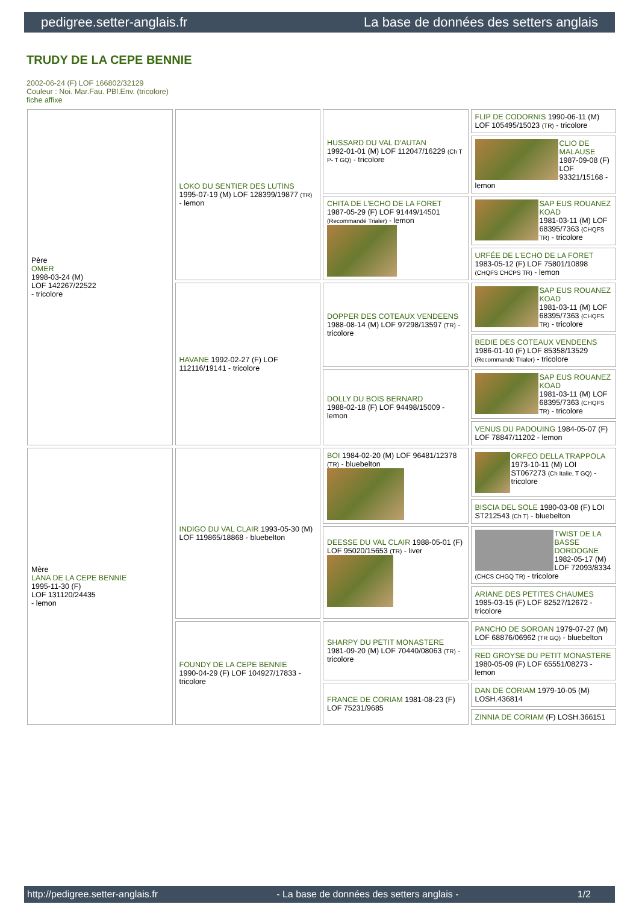pedigree.setter-anglais.fr La base de données des setters anglais
TRUDY DE LA CEPE BENNIE
2002-06-24 (F) LOF 166802/32129
Couleur : Noi. Mar.Fau. PBl.Env. (tricolore)
fiche affixe
| Père OMER 1998-03-24 (M) LOF 142267/22522 - tricolore | LOKO DU SENTIER DES LUTINS 1995-07-19 (M) LOF 128399/19877 (TR) - lemon | HUSSARD DU VAL D'AUTAN 1992-01-01 (M) LOF 112047/16229 (Ch T P- T GQ) - tricolore | FLIP DE CODORNIS 1990-06-11 (M) LOF 105495/15023 (TR) - tricolore |
| | | | CLIO DE MALAUSE 1987-09-08 (F) LOF 93321/15168 - lemon |
| | | CHITA DE L'ECHO DE LA FORET 1987-05-29 (F) LOF 91449/14501 (Recommandé Trialer) - lemon | SAP EUS ROUANEZ KOAD 1981-03-11 (M) LOF 68395/7363 (CHQFS TR) - tricolore |
| | | | URFÉE DE L'ECHO DE LA FORET 1983-05-12 (F) LOF 75801/10898 (CHQFS CHCPS TR) - lemon |
| | HAVANE 1992-02-27 (F) LOF 112116/19141 - tricolore | DOPPER DES COTEAUX VENDEENS 1988-08-14 (M) LOF 97298/13597 (TR) - tricolore | SAP EUS ROUANEZ KOAD 1981-03-11 (M) LOF 68395/7363 (CHQFS TR) - tricolore |
| | | | BEDIE DES COTEAUX VENDEENS 1986-01-10 (F) LOF 85358/13529 (Recommandé Trialer) - tricolore |
| | | DOLLY DU BOIS BERNARD 1988-02-18 (F) LOF 94498/15009 - lemon | SAP EUS ROUANEZ KOAD 1981-03-11 (M) LOF 68395/7363 (CHQFS TR) - tricolore |
| | | | VENUS DU PADOUING 1984-05-07 (F) LOF 78847/11202 - lemon |
| Mère LANA DE LA CEPE BENNIE 1995-11-30 (F) LOF 131120/24435 - lemon | INDIGO DU VAL CLAIR 1993-05-30 (M) LOF 119865/18868 - bluebelton | BOI 1984-02-20 (M) LOF 96481/12378 (TR) - bluebelton | ORFEO DELLA TRAPPOLA 1973-10-11 (M) LOI ST067273 (Ch Italie, T GQ) - tricolore |
| | | | BISCIA DEL SOLE 1980-03-08 (F) LOI ST212543 (Ch T) - bluebelton |
| | | DEESSE DU VAL CLAIR 1988-05-01 (F) LOF 95020/15653 (TR) - liver | TWIST DE LA BASSE DORDOGNE 1982-05-17 (M) LOF 72093/8334 (CHCS CHGQ TR) - tricolore |
| | | | ARIANE DES PETITES CHAUMES 1985-03-15 (F) LOF 82527/12672 - tricolore |
| | FOUNDY DE LA CEPE BENNIE 1990-04-29 (F) LOF 104927/17833 - tricolore | SHARPY DU PETIT MONASTERE 1981-09-20 (M) LOF 70440/08063 (TR) - tricolore | PANCHO DE SOROAN 1979-07-27 (M) LOF 68876/06962 (TR GQ) - bluebelton |
| | | | RED GROYSE DU PETIT MONASTERE 1980-05-09 (F) LOF 65551/08273 - lemon |
| | | FRANCE DE CORIAM 1981-08-23 (F) LOF 75231/9685 | DAN DE CORIAM 1979-10-05 (M) LOSH.436814 |
| | | | ZINNIA DE CORIAM (F) LOSH.366151 |
http://pedigree.setter-anglais.fr - La base de données des setters anglais - 1/2